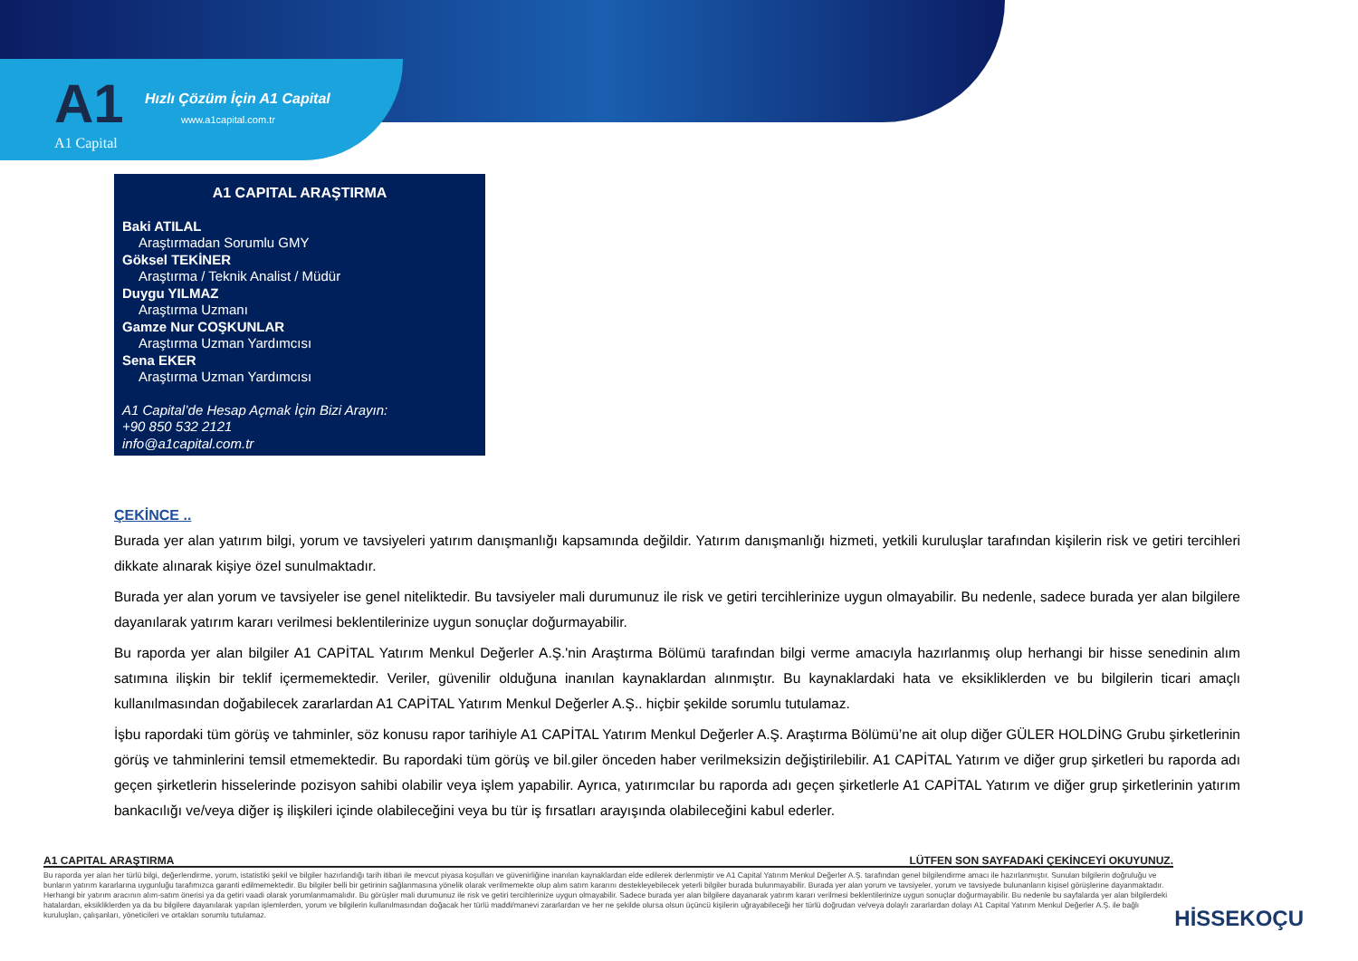A1
A1 Capital
Hızlı Çözüm İçin A1 Capital
www.a1capital.com.tr
A1 CAPITAL ARAŞTIRMA
Baki ATILAL
Araştırmadan Sorumlu GMY
Göksel TEKİNER
Araştırma / Teknik Analist / Müdür
Duygu YILMAZ
Araştırma Uzmanı
Gamze Nur COŞKUNLAR
Araştırma Uzman Yardımcısı
Sena EKER
Araştırma Uzman Yardımcısı
A1 Capital’de Hesap Açmak İçin Bizi Arayın:
+90 850 532 2121
info@a1capital.com.tr
ÇEKİNCE ..
Burada yer alan yatırım bilgi, yorum ve tavsiyeleri yatırım danışmanlığı kapsamında değildir. Yatırım danışmanlığı hizmeti, yetkili kuruluşlar tarafından kişilerin risk ve getiri tercihleri dikkate alınarak kişiye özel sunulmaktadır.
Burada yer alan yorum ve tavsiyeler ise genel niteliktedir. Bu tavsiyeler mali durumunuz ile risk ve getiri tercihlerinize uygun olmayabilir. Bu nedenle, sadece burada yer alan bilgilere dayanılarak yatırım kararı verilmesi beklentilerinize uygun sonuçlar doğurmayabilir.
Bu raporda yer alan bilgiler A1 CAPİTAL Yatırım Menkul Değerler A.Ş.'nin Araştırma Bölümü tarafından bilgi verme amacıyla hazırlanmış olup herhangi bir hisse senedinin alım satımına ilişkin bir teklif içermemektedir. Veriler, güvenilir olduğuna inanılan kaynaklardan alınmıştır. Bu kaynaklardaki hata ve eksikliklerden ve bu bilgilerin ticari amaçlı kullanılmasından doğabilecek zararlardan A1 CAPİTAL Yatırım Menkul Değerler A.Ş.. hiçbir şekilde sorumlu tutulamaz.
İşbu rapordaki tüm görüş ve tahminler, söz konusu rapor tarihiyle A1 CAPİTAL Yatırım Menkul Değerler A.Ş. Araştırma Bölümü’ne ait olup diğer GÜLER HOLDİNG Grubu şirketlerinin görüş ve tahminlerini temsil etmemektedir. Bu rapordaki tüm görüş ve bil.giler önceden haber verilmeksizin değiştirilebilir. A1 CAPİTAL Yatırım ve diğer grup şirketleri bu raporda adı geçen şirketlerin hisselerinde pozisyon sahibi olabilir veya işlem yapabilir. Ayrıca, yatırımcılar bu raporda adı geçen şirketlerle A1 CAPİTAL Yatırım ve diğer grup şirketlerinin yatırım bankacılığı ve/veya diğer iş ilişkileri içinde olabileceğini veya bu tür iş fırsatları arayışında olabileceğini kabul ederler.
A1 CAPITAL ARAŞTIRMA LÜTFEN SON SAYFADAKİ ÇEKİNCEYİ OKUYUNUZ.
Bu raporda yer alan her türlü bilgi, değerlendirme, yorum, istatistiki şekil ve bilgiler hazırlandığı tarih itibari ile mevcut piyasa koşulları ve güvenirliğine inanılan kaynaklardan elde edilerek derlenmiştir ve A1 Capital Yatırım Menkul Değerler A.Ş. tarafından genel bilgilendirme amacı ile hazırlanmıştır. Sunulan bilgilerin doğruluğu ve bunların yatırım kararlarına uygunluğu tarafımızca garanti edilmemektedir. Bu bilgiler belli bir getirinin sağlanmasına yönelik olarak verilmemekte olup alım satım kararını destekleyebilecek yeterli bilgiler burada bulunmayabilir. Burada yer alan yorum ve tavsiyeler, yorum ve tavsiyede bulunanların kişisel görüşlerine dayanmaktadır. Herhangi bir yatırım aracının alım-satım önerisi ya da getiri vaadi olarak yorumlanmamalıdır. Bu görüşler mali durumunuz ile risk ve getiri tercihlerinize uygun olmayabilir. Sadece burada yer alan bilgilere dayanarak yatırım kararı verilmesi beklentilerinize uygun sonuçlar doğurmayabilir. Bu nedenle bu sayfalarda yer alan bilgilerdeki hatalardan, eksikliklerden ya da bu bilgilere dayanılarak yapılan işlemlerden, yorum ve bilgilerin kullanılmasından doğacak her türlü maddi/manevi zararlardan ve her ne şekilde olursa olsun üçüncü kişilerin uğrayabileceği her türlü doğrudan ve/veya dolaylı zararlardan dolayı A1 Capital Yatırım Menkul Değerler A.Ş. ile bağlı kuruluşları, çalışanları, yöneticileri ve ortakları sorumlu tutulamaz.
HİSSEKOÇU